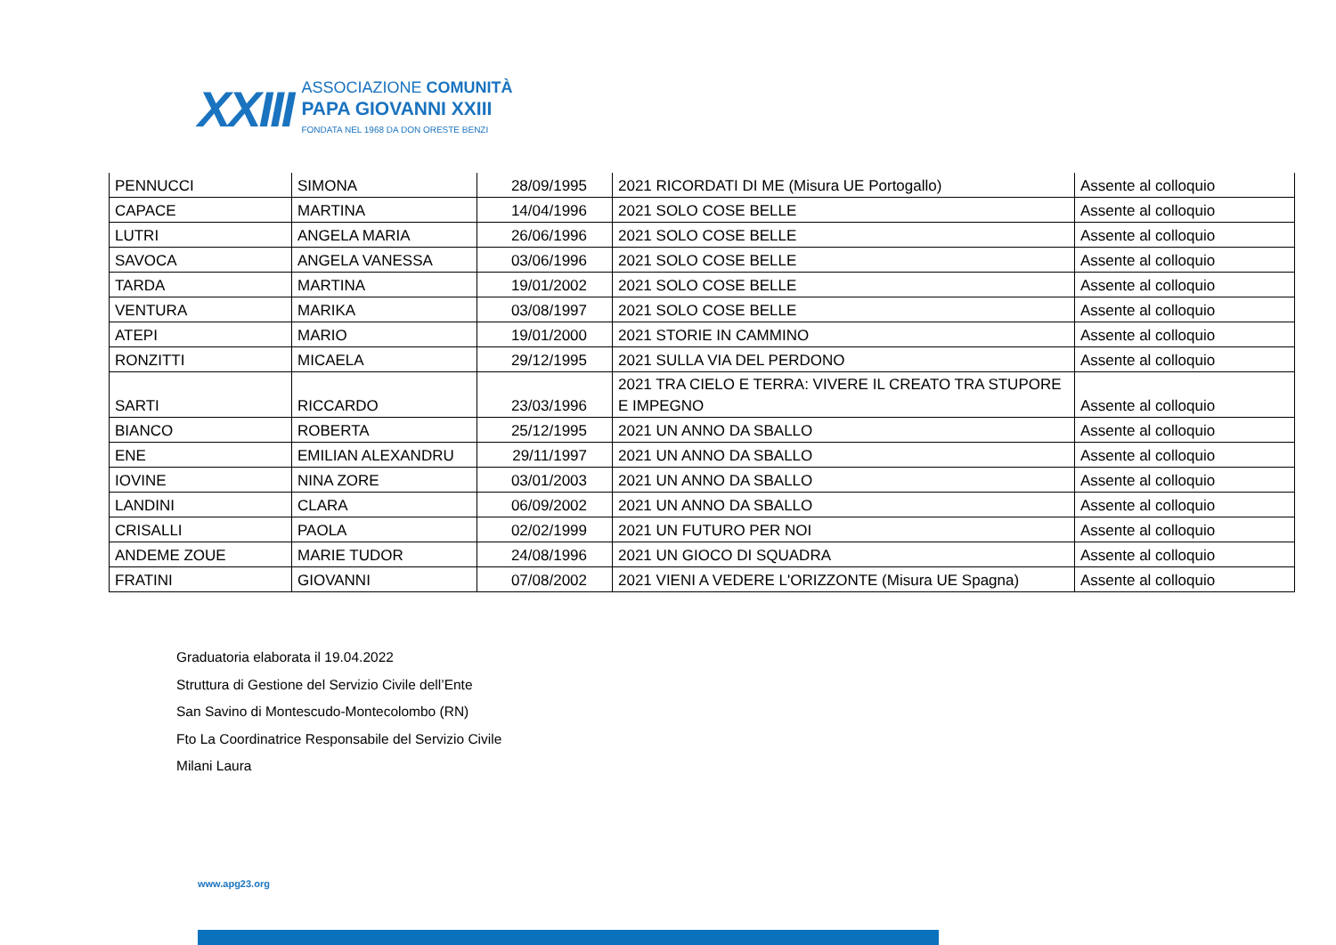XXIII
ASSOCIAZIONE COMUNITÀ
PAPA GIOVANNI XXIII
FONDATA NEL 1968 DA DON ORESTE BENZI
| PENNUCCI | SIMONA | 28/09/1995 | 2021 RICORDATI DI ME (Misura UE Portogallo) | Assente al colloquio |
| CAPACE | MARTINA | 14/04/1996 | 2021 SOLO COSE BELLE | Assente al colloquio |
| LUTRI | ANGELA MARIA | 26/06/1996 | 2021 SOLO COSE BELLE | Assente al colloquio |
| SAVOCA | ANGELA VANESSA | 03/06/1996 | 2021 SOLO COSE BELLE | Assente al colloquio |
| TARDA | MARTINA | 19/01/2002 | 2021 SOLO COSE BELLE | Assente al colloquio |
| VENTURA | MARIKA | 03/08/1997 | 2021 SOLO COSE BELLE | Assente al colloquio |
| ATEPI | MARIO | 19/01/2000 | 2021 STORIE IN CAMMINO | Assente al colloquio |
| RONZITTI | MICAELA | 29/12/1995 | 2021 SULLA VIA DEL PERDONO | Assente al colloquio |
| SARTI | RICCARDO | 23/03/1996 | 2021 TRA CIELO E TERRA: VIVERE IL CREATO TRA STUPORE E IMPEGNO | Assente al colloquio |
| BIANCO | ROBERTA | 25/12/1995 | 2021 UN ANNO DA SBALLO | Assente al colloquio |
| ENE | EMILIAN ALEXANDRU | 29/11/1997 | 2021 UN ANNO DA SBALLO | Assente al colloquio |
| IOVINE | NINA ZORE | 03/01/2003 | 2021 UN ANNO DA SBALLO | Assente al colloquio |
| LANDINI | CLARA | 06/09/2002 | 2021 UN ANNO DA SBALLO | Assente al colloquio |
| CRISALLI | PAOLA | 02/02/1999 | 2021 UN FUTURO PER NOI | Assente al colloquio |
| ANDEME ZOUE | MARIE TUDOR | 24/08/1996 | 2021 UN GIOCO DI SQUADRA | Assente al colloquio |
| FRATINI | GIOVANNI | 07/08/2002 | 2021 VIENI A VEDERE L'ORIZZONTE (Misura UE Spagna) | Assente al colloquio |
Graduatoria elaborata il 19.04.2022
Struttura di Gestione del Servizio Civile dell’Ente
San Savino di Montescudo-Montecolombo (RN)
Fto La Coordinatrice Responsabile del Servizio Civile
Milani Laura
www.apg23.org